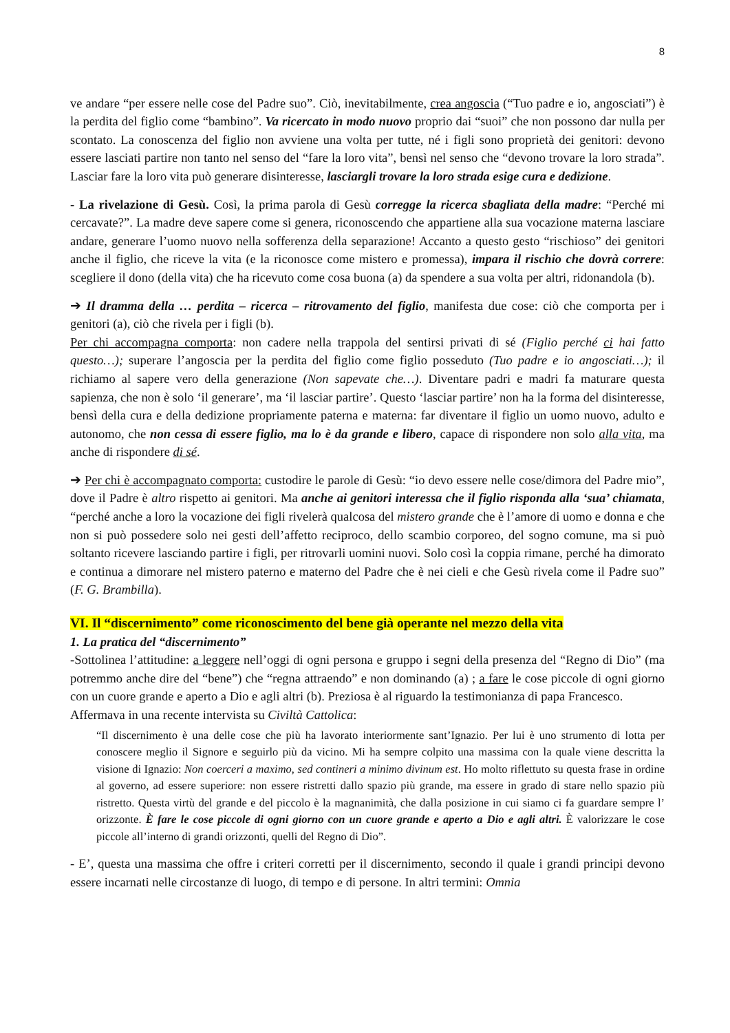8
ve andare “per essere nelle cose del Padre suo”. Ciò, inevitabilmente, crea angoscia (“Tuo padre e io, angosciati”) è la perdita del figlio come “bambino”. Va ricercato in modo nuovo proprio dai “suoi” che non possono dar nulla per scontato. La conoscenza del figlio non avviene una volta per tutte, né i figli sono proprietà dei genitori: devono essere lasciati partire non tanto nel senso del “fare la loro vita”, bensì nel senso che “devono trovare la loro strada”. Lasciar fare la loro vita può generare disinteresse, lasciargli trovare la loro strada esige cura e dedizione.
- La rivelazione di Gesù. Così, la prima parola di Gesù corregge la ricerca sbagliata della madre: “Perché mi cercavate?”. La madre deve sapere come si genera, riconoscendo che appartiene alla sua vocazione materna lasciare andare, generare l’uomo nuovo nella sofferenza della separazione! Accanto a questo gesto “rischioso” dei genitori anche il figlio, che riceve la vita (e la riconosce come mistero e promessa), impara il rischio che dovrà correre: scegliere il dono (della vita) che ha ricevuto come cosa buona (a) da spendere a sua volta per altri, ridonandola (b).
➔ Il dramma della … perdita – ricerca – ritrovamento del figlio, manifesta due cose: ciò che comporta per i genitori (a), ciò che rivela per i figli (b).
Per chi accompagna comporta: non cadere nella trappola del sentirsi privati di sé (Figlio perché ci hai fatto questo…); superare l’angoscia per la perdita del figlio come figlio posseduto (Tuo padre e io angosciati…); il richiamo al sapere vero della generazione (Non sapevate che…). Diventare padri e madri fa maturare questa sapienza, che non è solo ‘il generare’, ma ‘il lasciar partire’. Questo ‘lasciar partire’ non ha la forma del disinteresse, bensì della cura e della dedizione propriamente paterna e materna: far diventare il figlio un uomo nuovo, adulto e autonomo, che non cessa di essere figlio, ma lo è da grande e libero, capace di rispondere non solo alla vita, ma anche di rispondere di sé.
➔ Per chi è accompagnato comporta: custodire le parole di Gesù: “io devo essere nelle cose/dimora del Padre mio”, dove il Padre è altro rispetto ai genitori. Ma anche ai genitori interessa che il figlio risponda alla ‘sua’ chiamata, “perché anche a loro la vocazione dei figli rivelerà qualcosa del mistero grande che è l’amore di uomo e donna e che non si può possedere solo nei gesti dell’affetto reciproco, dello scambio corporeo, del sogno comune, ma si può soltanto ricevere lasciando partire i figli, per ritrovarli uomini nuovi. Solo così la coppia rimane, perché ha dimorato e continua a dimorare nel mistero paterno e materno del Padre che è nei cieli e che Gesù rivela come il Padre suo” (F. G. Brambilla).
VI. Il “discernimento” come riconoscimento del bene già operante nel mezzo della vita
1. La pratica del “discernimento”
-Sottolinea l’attitudine: a leggere nell’oggi di ogni persona e gruppo i segni della presenza del “Regno di Dio” (ma potremmo anche dire del “bene”) che “regna attraendo” e non dominando (a) ; a fare le cose piccole di ogni giorno con un cuore grande e aperto a Dio e agli altri (b). Preziosa è al riguardo la testimonianza di papa Francesco.
Affermava in una recente intervista su Civiltà Cattolica:
“Il discernimento è una delle cose che più ha lavorato interiormente sant’Ignazio. Per lui è uno strumento di lotta per conoscere meglio il Signore e seguirlo più da vicino. Mi ha sempre colpito una massima con la quale viene descritta la visione di Ignazio: Non coerceri a maximo, sed contineri a minimo divinum est. Ho molto riflettuto su questa frase in ordine al governo, ad essere superiore: non essere ristretti dallo spazio più grande, ma essere in grado di stare nello spazio più ristretto. Questa virtù del grande e del piccolo è la magnanimità, che dalla posizione in cui siamo ci fa guardare sempre l’ orizzonte. È fare le cose piccole di ogni giorno con un cuore grande e aperto a Dio e agli altri. È valorizzare le cose piccole all’interno di grandi orizzonti, quelli del Regno di Dio”.
- E’, questa una massima che offre i criteri corretti per il discernimento, secondo il quale i grandi principi devono essere incarnati nelle circostanze di luogo, di tempo e di persone. In altri termini: Omnia